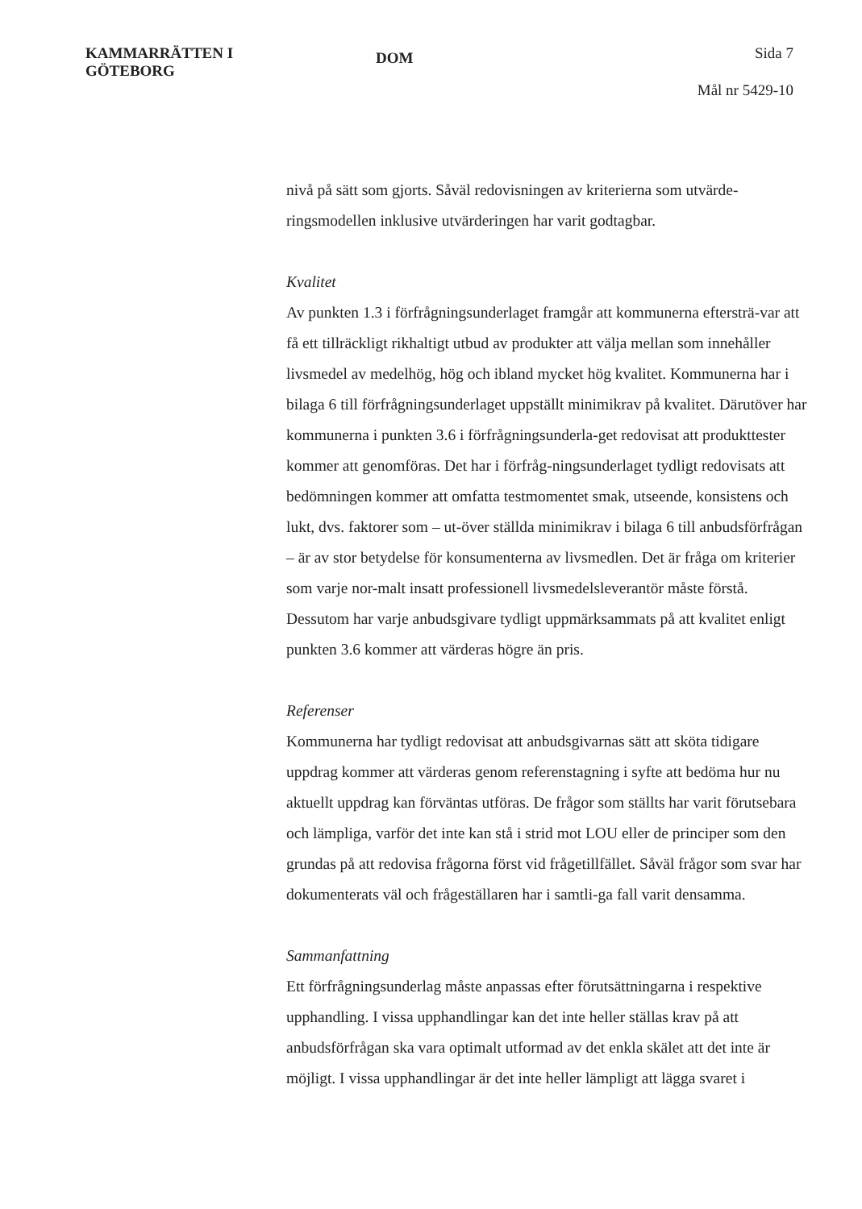KAMMARRÄTTEN I
GÖTEBORG
DOM
Sida 7
Mål nr 5429-10
nivå på sätt som gjorts. Såväl redovisningen av kriterierna som utvärde-ringsmodellen inklusive utvärderingen har varit godtagbar.
Kvalitet
Av punkten 1.3 i förfrågningsunderlaget framgår att kommunerna eftersträ-var att få ett tillräckligt rikhaltigt utbud av produkter att välja mellan som innehåller livsmedel av medelhög, hög och ibland mycket hög kvalitet. Kommunerna har i bilaga 6 till förfrågningsunderlaget uppställt minimikrav på kvalitet. Därutöver har kommunerna i punkten 3.6 i förfrågningsunderla-get redovisat att produkttester kommer att genomföras. Det har i förfråg-ningsunderlaget tydligt redovisats att bedömningen kommer att omfatta testmomentet smak, utseende, konsistens och lukt, dvs. faktorer som – ut-över ställda minimikrav i bilaga 6 till anbudsförfrågan – är av stor betydelse för konsumenterna av livsmedlen. Det är fråga om kriterier som varje nor-malt insatt professionell livsmedelsleverantör måste förstå. Dessutom har varje anbudsgivare tydligt uppmärksammats på att kvalitet enligt punkten 3.6 kommer att värderas högre än pris.
Referenser
Kommunerna har tydligt redovisat att anbudsgivarnas sätt att sköta tidigare uppdrag kommer att värderas genom referenstagning i syfte att bedöma hur nu aktuellt uppdrag kan förväntas utföras. De frågor som ställts har varit förutsebara och lämpliga, varför det inte kan stå i strid mot LOU eller de principer som den grundas på att redovisa frågorna först vid frågetillfället. Såväl frågor som svar har dokumenterats väl och frågeställaren har i samtli-ga fall varit densamma.
Sammanfattning
Ett förfrågningsunderlag måste anpassas efter förutsättningarna i respektive upphandling. I vissa upphandlingar kan det inte heller ställas krav på att anbudsförfrågan ska vara optimalt utformad av det enkla skälet att det inte är möjligt. I vissa upphandlingar är det inte heller lämpligt att lägga svaret i